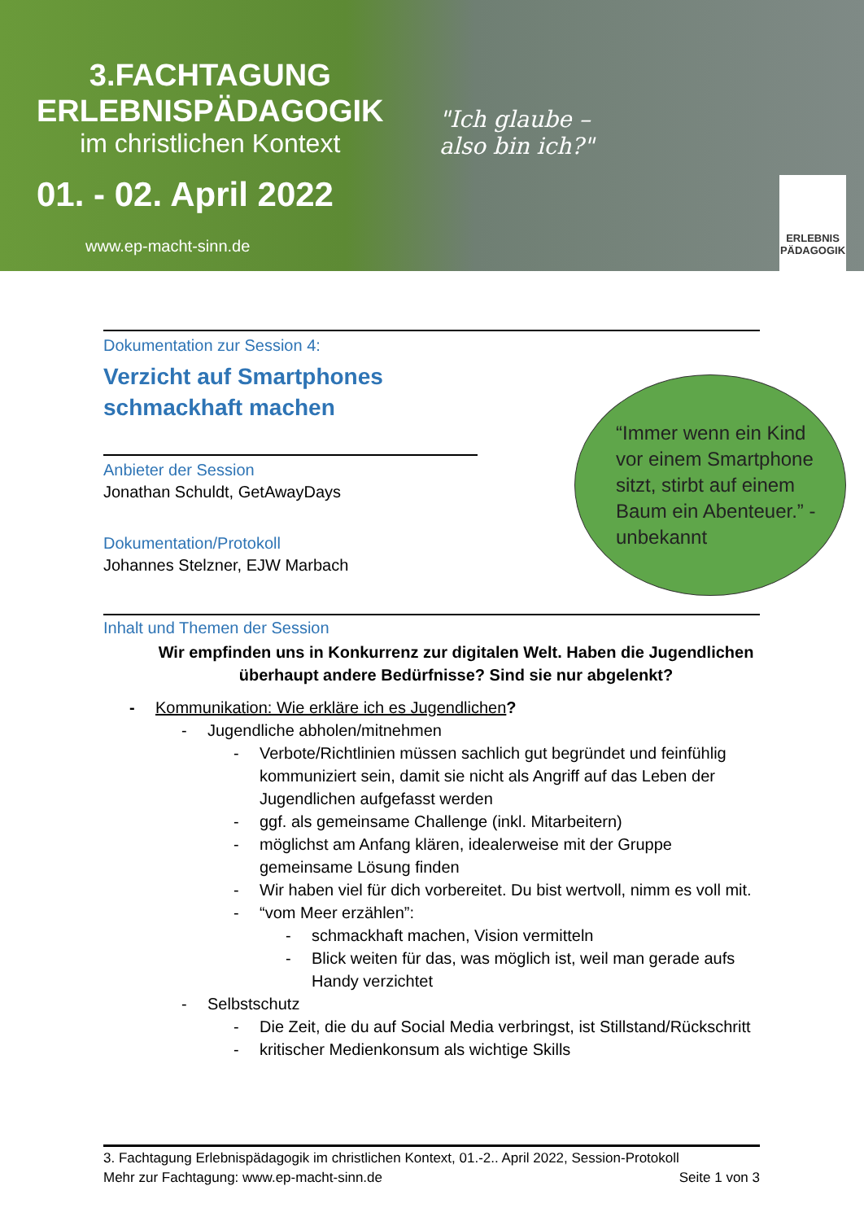3.FACHTAGUNG
ERLEBNISPÄDAGOGIK
im christlichen Kontext
01. - 02. April 2022
www.ep-macht-sinn.de
"Ich glaube –
also bin ich?"
ERLEBNIS PÄDAGOGIK
Dokumentation zur Session 4:
Verzicht auf Smartphones
schmackhaft machen
Anbieter der Session
Jonathan Schuldt, GetAwayDays
Dokumentation/Protokoll
Johannes Stelzner, EJW Marbach
Inhalt und Themen der Session
Wir empfinden uns in Konkurrenz zur digitalen Welt. Haben die Jugendlichen überhaupt andere Bedürfnisse? Sind sie nur abgelenkt?
- Kommunikation: Wie erkläre ich es Jugendlichen?
- Jugendliche abholen/mitnehmen
- Verbote/Richtlinien müssen sachlich gut begründet und feinfühlig kommuniziert sein, damit sie nicht als Angriff auf das Leben der Jugendlichen aufgefasst werden
- ggf. als gemeinsame Challenge (inkl. Mitarbeitern)
- möglichst am Anfang klären, idealerweise mit der Gruppe gemeinsame Lösung finden
- Wir haben viel für dich vorbereitet. Du bist wertvoll, nimm es voll mit.
- “vom Meer erzählen”:
- schmackhaft machen, Vision vermitteln
- Blick weiten für das, was möglich ist, weil man gerade aufs Handy verzichtet
- Selbstschutz
- Die Zeit, die du auf Social Media verbringst, ist Stillstand/Rückschritt
- kritischer Medienkonsum als wichtige Skills
“Immer wenn ein Kind vor einem Smartphone sitzt, stirbt auf einem Baum ein Abenteuer.” - unbekannt
3. Fachtagung Erlebnispädagogik im christlichen Kontext, 01.-2.. April 2022, Session-Protokoll
Mehr zur Fachtagung: www.ep-macht-sinn.de Seite 1 von 3